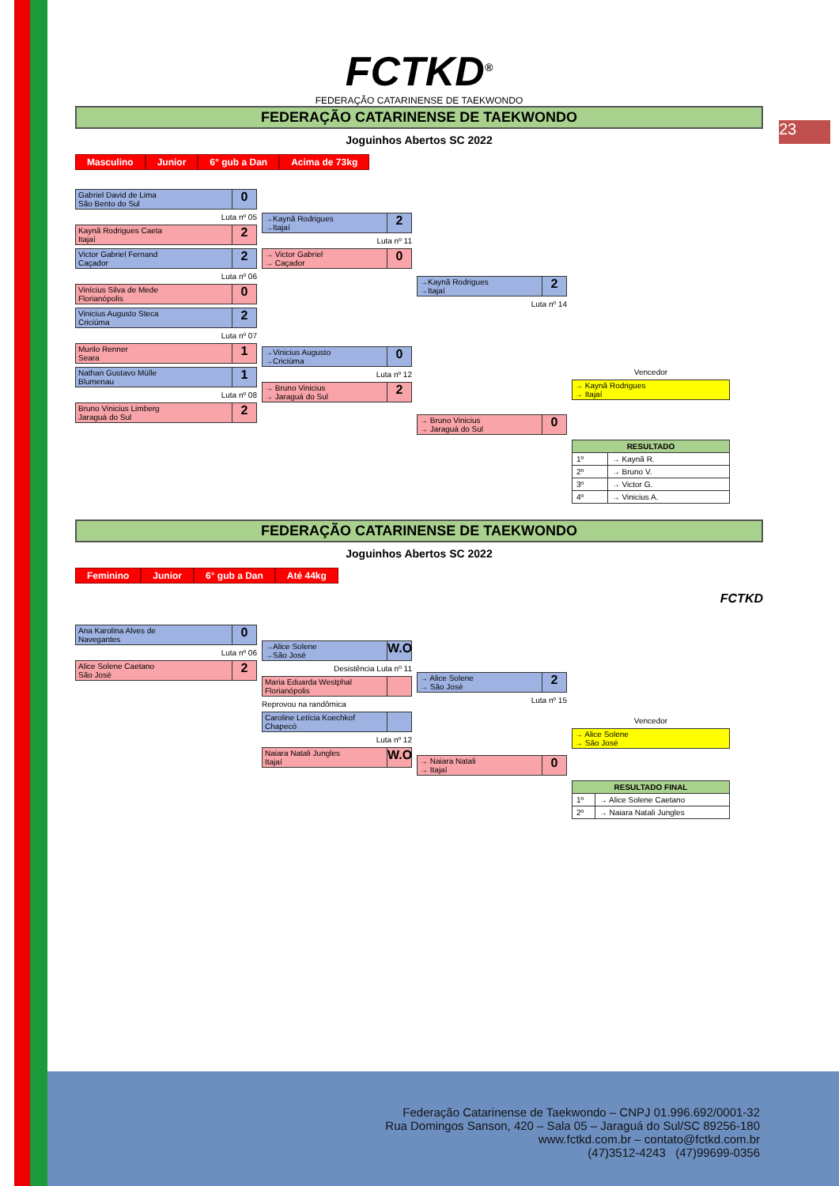23
FCTKD<sup>®</sup>
FEDERAÇÃO CATARINENSE DE TAEKWONDO
FEDERAÇÃO CATARINENSE DE TAEKWONDO
Joguinhos Abertos SC 2022
Masculino Junior 6° gub a Dan Acima de 73kg
Gabriel David de Lima
São Bento do Sul
0
Luta nº 05
Kaynã Rodrigues Caeta
Itajaí
2
Victor Gabriel Fernand
Caçador
2
Luta nº 06
Vinícius Silva de Mede
Florianópolis
0
Vinicius Augusto Steca
Criciúma
2
Luta nº 07
Murilo Renner
Seara
1
Nathan Gustavo Mülle
Blumenau
1
Luta nº 08
Bruno Vinicius Limberg
Jaraguá do Sul
2
→Kaynã Rodrigues
→Itajaí
2
Luta nº 11
→ Victor Gabriel
→ Caçador
0
→Vinicius Augusto
→Criciúma
0
Luta nº 12
→ Bruno Vinicius
→ Jaraguá do Sul
2
→Kaynã Rodrigues
→Itajaí
2
Luta nº 14
→ Bruno Vinicius
→ Jaraguá do Sul
0
Vencedor
→ Kaynã Rodrigues
→ Itajaí
| RESULTADO | |
| --- | --- |
| 1º | → Kaynã R. |
| 2º | → Bruno V. |
| 3º | → Victor G. |
| 4º | → Vinicius A. |
FEDERAÇÃO CATARINENSE DE TAEKWONDO
Joguinhos Abertos SC 2022
Feminino Junior 6° gub a Dan Até 44kg
FCTKD
Ana Karolina Alves de
Navegantes
0
Luta nº 06
Alice Solene Caetano
São José
2
→Alice Solene
→São José
W.O
Desistência Luta nº 11
Maria Eduarda Westphal
Florianópolis
Reprovou na randômica
Caroline Letícia Koechkof
Chapecó
Luta nº 12
Naiara Natali Jungles
Itajaí
W.O
→ Alice Solene
→ São José
2
Luta nº 15
→ Naiara Natali
→ Itajaí
0
Vencedor
→ Alice Solene
→ São José
| RESULTADO FINAL | |
| --- | --- |
| 1º | → Alice Solene Caetano |
| 2º | → Naiara Natali Jungles |
Federação Catarinense de Taekwondo – CNPJ 01.996.692/0001-32
Rua Domingos Sanson, 420 – Sala 05 – Jaraguá do Sul/SC 89256-180
www.fctkd.com.br – contato@fctkd.com.br
(47)3512-4243 (47)99699-0356